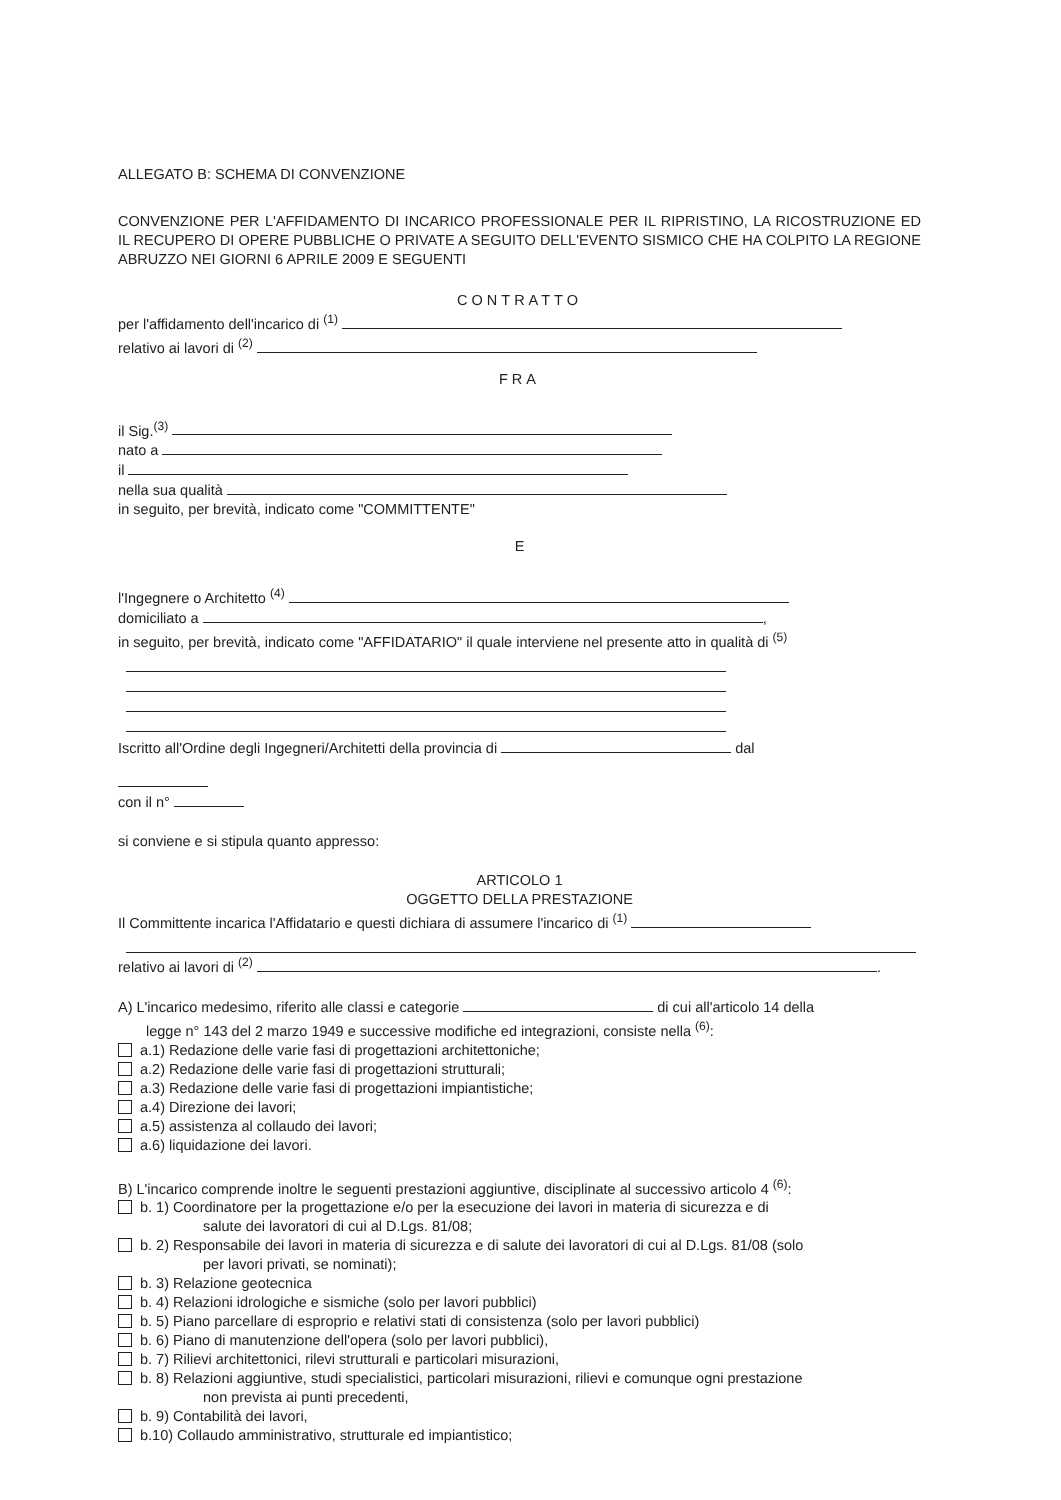ALLEGATO B: SCHEMA DI CONVENZIONE
CONVENZIONE PER L'AFFIDAMENTO DI INCARICO PROFESSIONALE PER IL RIPRISTINO, LA RICOSTRUZIONE ED IL RECUPERO DI OPERE PUBBLICHE O PRIVATE A SEGUITO DELL'EVENTO SISMICO CHE HA COLPITO LA REGIONE ABRUZZO NEI GIORNI 6 APRILE 2009 E SEGUENTI
CONTRATTO
per l'affidamento dell'incarico di <sup>(1)</sup>
relativo ai lavori di <sup>(2)</sup>
FRA
il Sig.<sup>(3)</sup>
nato a
il
nella sua qualità
in seguito, per brevità, indicato come "COMMITTENTE"
E
l'Ingegnere o Architetto <sup>(4)</sup>
domiciliato a ,
in seguito, per brevità, indicato come "AFFIDATARIO" il quale interviene nel presente atto in qualità di <sup>(5)</sup>
Iscritto all'Ordine degli Ingegneri/Architetti della provincia di dal
con il n°
si conviene e si stipula quanto appresso:
ARTICOLO 1
OGGETTO DELLA PRESTAZIONE
Il Committente incarica l'Affidatario e questi dichiara di assumere l'incarico di <sup>(1)</sup>
relativo ai lavori di <sup>(2)</sup> .
A) L'incarico medesimo, riferito alle classi e categorie di cui all'articolo 14 della
legge n° 143 del 2 marzo 1949 e successive modifiche ed integrazioni, consiste nella <sup>(6)</sup>:
a.1) Redazione delle varie fasi di progettazioni architettoniche;
a.2) Redazione delle varie fasi di progettazioni strutturali;
a.3) Redazione delle varie fasi di progettazioni impiantistiche;
a.4) Direzione dei lavori;
a.5) assistenza al collaudo dei lavori;
a.6) liquidazione dei lavori.
B) L'incarico comprende inoltre le seguenti prestazioni aggiuntive, disciplinate al successivo articolo 4 <sup>(6)</sup>:
b. 1) Coordinatore per la progettazione e/o per la esecuzione dei lavori in materia di sicurezza e di
salute dei lavoratori di cui al D.Lgs. 81/08;
b. 2) Responsabile dei lavori in materia di sicurezza e di salute dei lavoratori di cui al D.Lgs. 81/08 (solo
per lavori privati, se nominati);
b. 3) Relazione geotecnica
b. 4) Relazioni idrologiche e sismiche (solo per lavori pubblici)
b. 5) Piano parcellare di esproprio e relativi stati di consistenza (solo per lavori pubblici)
b. 6) Piano di manutenzione dell'opera (solo per lavori pubblici),
b. 7) Rilievi architettonici, rilevi strutturali e particolari misurazioni,
b. 8) Relazioni aggiuntive, studi specialistici, particolari misurazioni, rilievi e comunque ogni prestazione
non prevista ai punti precedenti,
b. 9) Contabilità dei lavori,
b.10) Collaudo amministrativo, strutturale ed impiantistico;